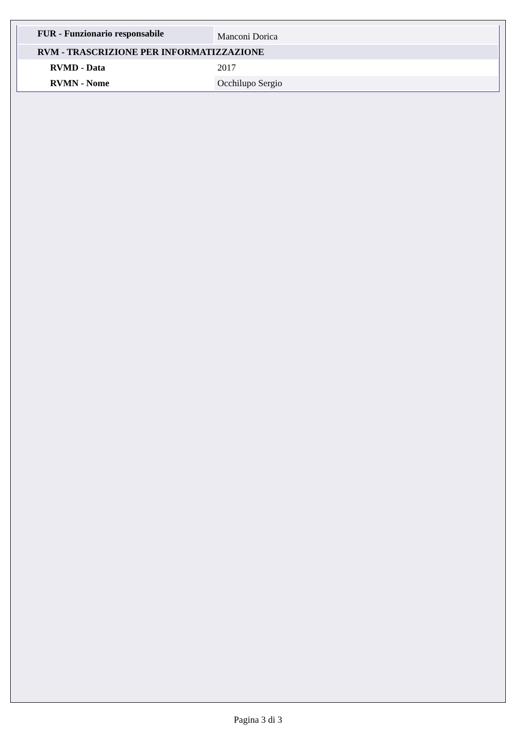| FUR - Funzionario responsabile | Manconi Dorica |
| RVM - TRASCRIZIONE PER INFORMATIZZAZIONE | |
| RVMD - Data | 2017 |
| RVMN - Nome | Occhilupo Sergio |
Pagina 3 di 3